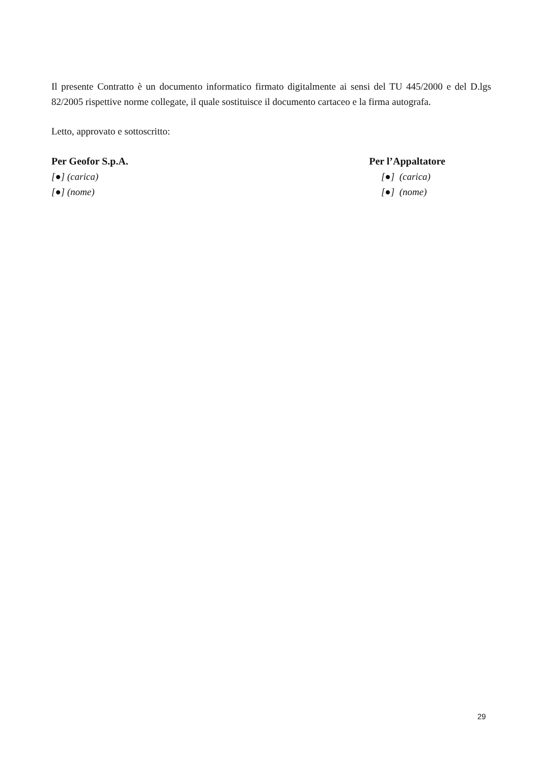Il presente Contratto è un documento informatico firmato digitalmente ai sensi del TU 445/2000 e del D.lgs 82/2005 rispettive norme collegate, il quale sostituisce il documento cartaceo e la firma autografa.
Letto, approvato e sottoscritto:
Per Geofor S.p.A.
[●] (carica)
[●] (nome)
Per l’Appaltatore
[●] (carica)
[●] (nome)
29